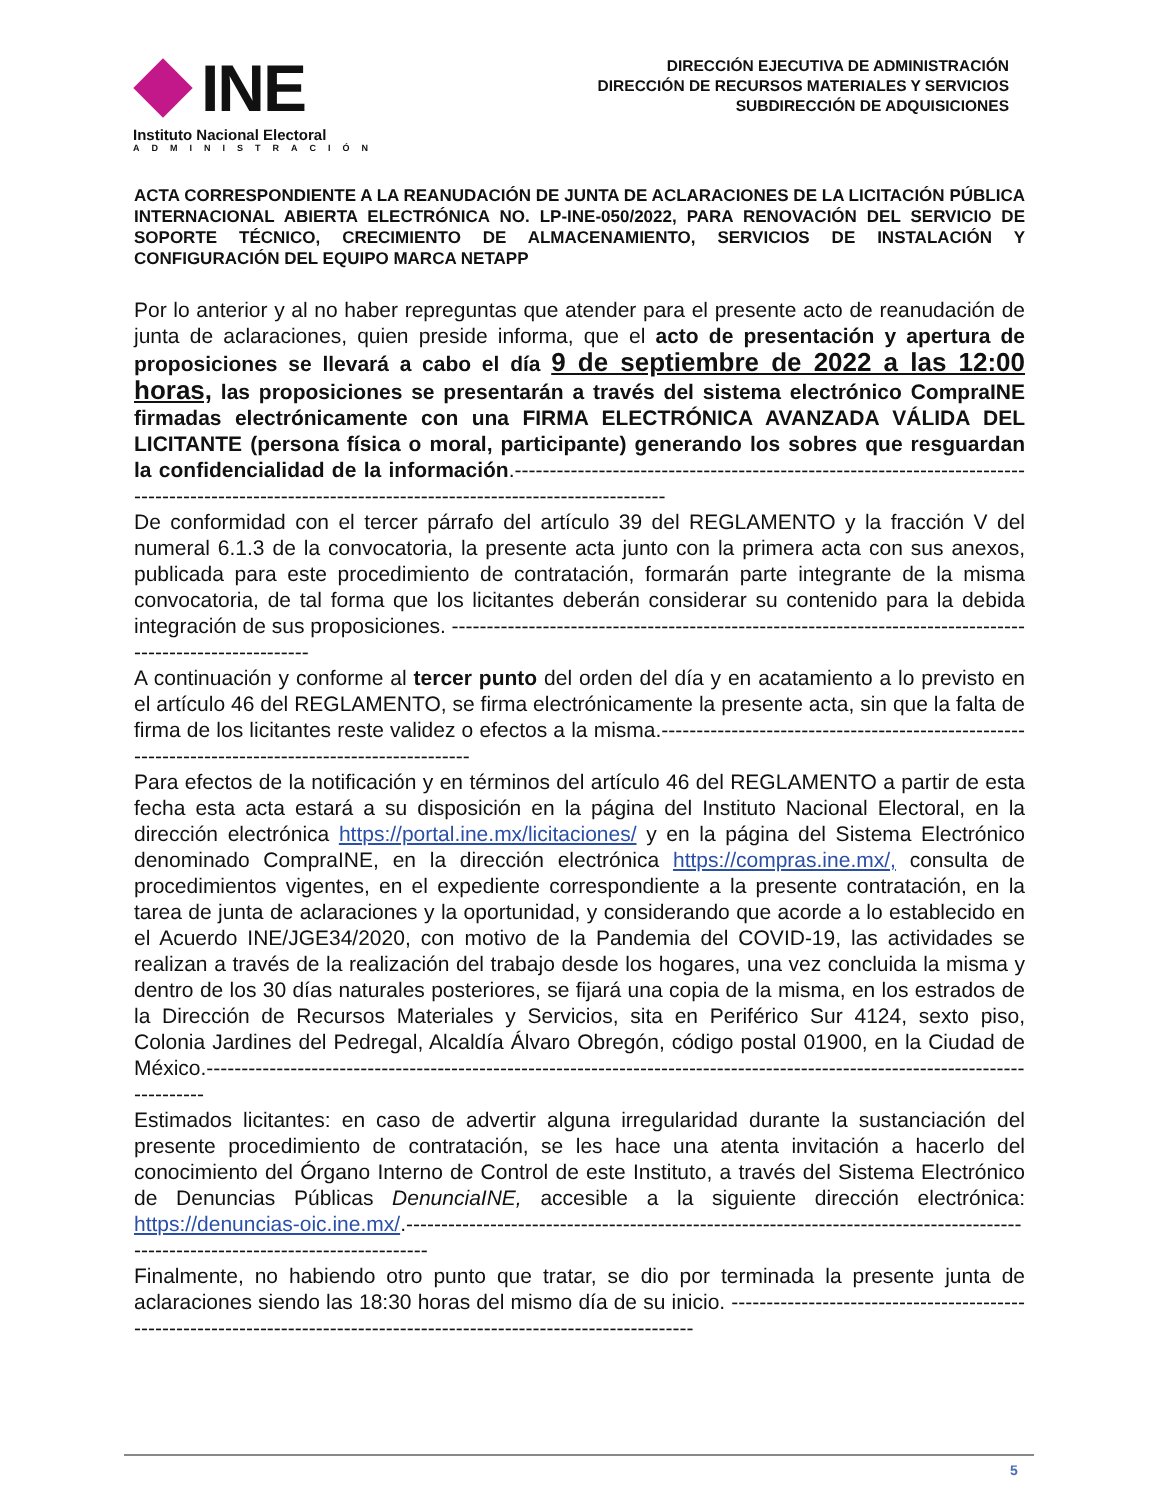INE
Instituto Nacional Electoral
ADMINISTRACIÓN
DIRECCIÓN EJECUTIVA DE ADMINISTRACIÓN
DIRECCIÓN DE RECURSOS MATERIALES Y SERVICIOS
SUBDIRECCIÓN DE ADQUISICIONES
ACTA CORRESPONDIENTE A LA REANUDACIÓN DE JUNTA DE ACLARACIONES DE LA LICITACIÓN PÚBLICA INTERNACIONAL ABIERTA ELECTRÓNICA NO. LP-INE-050/2022, PARA RENOVACIÓN DEL SERVICIO DE SOPORTE TÉCNICO, CRECIMIENTO DE ALMACENAMIENTO, SERVICIOS DE INSTALACIÓN Y CONFIGURACIÓN DEL EQUIPO MARCA NETAPP
Por lo anterior y al no haber repreguntas que atender para el presente acto de reanudación de junta de aclaraciones, quien preside informa, que el acto de presentación y apertura de proposiciones se llevará a cabo el día 9 de septiembre de 2022 a las 12:00 horas, las proposiciones se presentarán a través del sistema electrónico CompraINE firmadas electrónicamente con una FIRMA ELECTRÓNICA AVANZADA VÁLIDA DEL LICITANTE (persona física o moral, participante) generando los sobres que resguardan la confidencialidad de la información.-----------------------------------------------------------------------------------------------------------------------------------------------------
De conformidad con el tercer párrafo del artículo 39 del REGLAMENTO y la fracción V del numeral 6.1.3 de la convocatoria, la presente acta junto con la primera acta con sus anexos, publicada para este procedimiento de contratación, formarán parte integrante de la misma convocatoria, de tal forma que los licitantes deberán considerar su contenido para la debida integración de sus proposiciones. -----------------------------------------------------------------------------------------------------------
A continuación y conforme al tercer punto del orden del día y en acatamiento a lo previsto en el artículo 46 del REGLAMENTO, se firma electrónicamente la presente acta, sin que la falta de firma de los licitantes reste validez o efectos a la misma.----------------------------------------------------------------------------------------------------
Para efectos de la notificación y en términos del artículo 46 del REGLAMENTO a partir de esta fecha esta acta estará a su disposición en la página del Instituto Nacional Electoral, en la dirección electrónica https://portal.ine.mx/licitaciones/ y en la página del Sistema Electrónico denominado CompraINE, en la dirección electrónica https://compras.ine.mx/, consulta de procedimientos vigentes, en el expediente correspondiente a la presente contratación, en la tarea de junta de aclaraciones y la oportunidad, y considerando que acorde a lo establecido en el Acuerdo INE/JGE34/2020, con motivo de la Pandemia del COVID-19, las actividades se realizan a través de la realización del trabajo desde los hogares, una vez concluida la misma y dentro de los 30 días naturales posteriores, se fijará una copia de la misma, en los estrados de la Dirección de Recursos Materiales y Servicios, sita en Periférico Sur 4124, sexto piso, Colonia Jardines del Pedregal, Alcaldía Álvaro Obregón, código postal 01900, en la Ciudad de México.-------------------------------------------------------------------------------------------------------------------------------
Estimados licitantes: en caso de advertir alguna irregularidad durante la sustanciación del presente procedimiento de contratación, se les hace una atenta invitación a hacerlo del conocimiento del Órgano Interno de Control de este Instituto, a través del Sistema Electrónico de Denuncias Públicas DenunciaINE, accesible a la siguiente dirección electrónica: https://denuncias-oic.ine.mx/.----------------------------------------------------------------------------------------------------------------------------------
Finalmente, no habiendo otro punto que tratar, se dio por terminada la presente junta de aclaraciones siendo las 18:30 horas del mismo día de su inicio. --------------------------------------------------------------------------------------------------------------------------
5